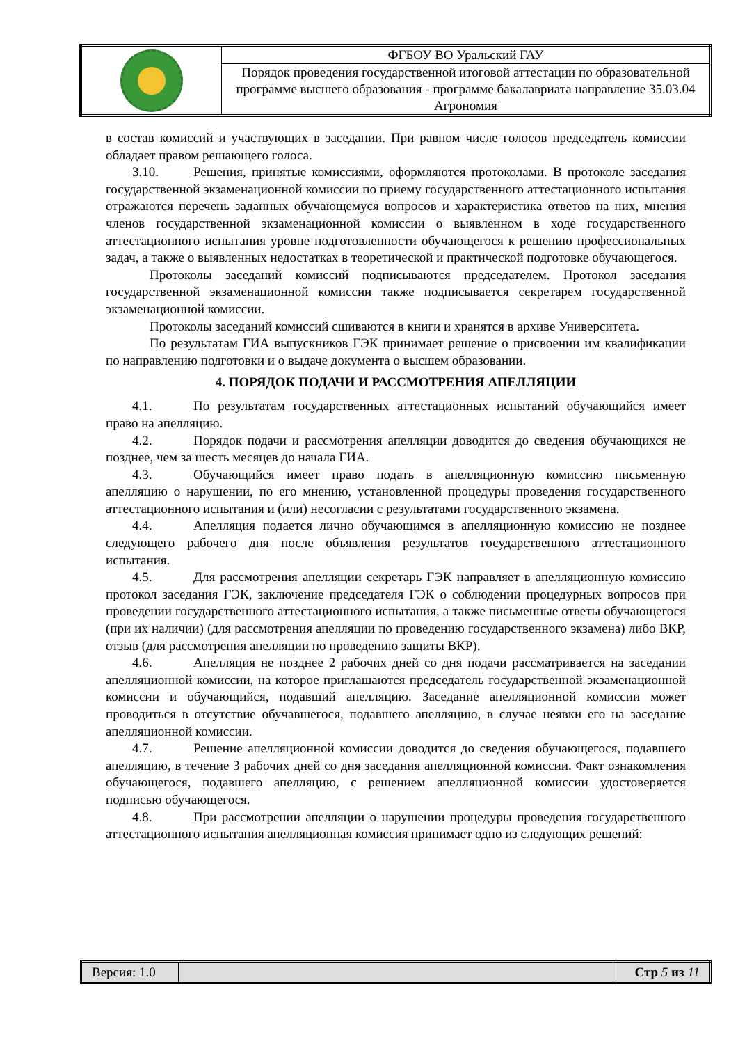| | ФГБОУ ВО Уральский ГАУ |
| | Порядок проведения государственной итоговой аттестации по образовательной программе высшего образования - программе бакалавриата направление 35.03.04 Агрономия |
в состав комиссий и участвующих в заседании. При равном числе голосов председатель комиссии обладает правом решающего голоса.
3.10. Решения, принятые комиссиями, оформляются протоколами. В протоколе заседания государственной экзаменационной комиссии по приему государственного аттестационного испытания отражаются перечень заданных обучающемуся вопросов и характеристика ответов на них, мнения членов государственной экзаменационной комиссии о выявленном в ходе государственного аттестационного испытания уровне подготовленности обучающегося к решению профессиональных задач, а также о выявленных недостатках в теоретической и практической подготовке обучающегося.
Протоколы заседаний комиссий подписываются председателем. Протокол заседания государственной экзаменационной комиссии также подписывается секретарем государственной экзаменационной комиссии.
Протоколы заседаний комиссий сшиваются в книги и хранятся в архиве Университета.
По результатам ГИА выпускников ГЭК принимает решение о присвоении им квалификации по направлению подготовки и о выдаче документа о высшем образовании.
4. ПОРЯДОК ПОДАЧИ И РАССМОТРЕНИЯ АПЕЛЛЯЦИИ
4.1. По результатам государственных аттестационных испытаний обучающийся имеет право на апелляцию.
4.2. Порядок подачи и рассмотрения апелляции доводится до сведения обучающихся не позднее, чем за шесть месяцев до начала ГИА.
4.3. Обучающийся имеет право подать в апелляционную комиссию письменную апелляцию о нарушении, по его мнению, установленной процедуры проведения государственного аттестационного испытания и (или) несогласии с результатами государственного экзамена.
4.4. Апелляция подается лично обучающимся в апелляционную комиссию не позднее следующего рабочего дня после объявления результатов государственного аттестационного испытания.
4.5. Для рассмотрения апелляции секретарь ГЭК направляет в апелляционную комиссию протокол заседания ГЭК, заключение председателя ГЭК о соблюдении процедурных вопросов при проведении государственного аттестационного испытания, а также письменные ответы обучающегося (при их наличии) (для рассмотрения апелляции по проведению государственного экзамена) либо ВКР, отзыв (для рассмотрения апелляции по проведению защиты ВКР).
4.6. Апелляция не позднее 2 рабочих дней со дня подачи рассматривается на заседании апелляционной комиссии, на которое приглашаются председатель государственной экзаменационной комиссии и обучающийся, подавший апелляцию. Заседание апелляционной комиссии может проводиться в отсутствие обучавшегося, подавшего апелляцию, в случае неявки его на заседание апелляционной комиссии.
4.7. Решение апелляционной комиссии доводится до сведения обучающегося, подавшего апелляцию, в течение 3 рабочих дней со дня заседания апелляционной комиссии. Факт ознакомления обучающегося, подавшего апелляцию, с решением апелляционной комиссии удостоверяется подписью обучающегося.
4.8. При рассмотрении апелляции о нарушении процедуры проведения государственного аттестационного испытания апелляционная комиссия принимает одно из следующих решений:
| Версия: 1.0 | | Стр 5 из 11 |